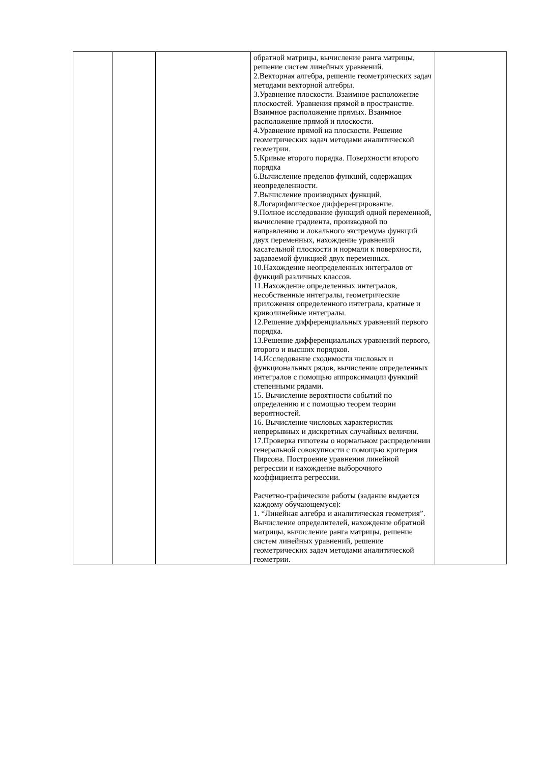| | | | обратной матрицы, вычисление ранга матрицы, решение систем линейных уравнений. 2.Векторная алгебра, решение геометрических задач методами векторной алгебры. 3.Уравнение плоскости. Взаимное расположение плоскостей. Уравнения прямой в пространстве. Взаимное расположение прямых. Взаимное расположение прямой и плоскости. 4.Уравнение прямой на плоскости. Решение геометрических задач методами аналитической геометрии. 5.Кривые второго порядка. Поверхности второго порядка 6.Вычисление пределов функций, содержащих неопределенности. 7.Вычисление производных функций. 8.Логарифмическое дифференцирование. 9.Полное исследование функций одной переменной, вычисление градиента, производной по направлению и локального экстремума функций двух переменных, нахождение уравнений касательной плоскости и нормали к поверхности, задаваемой функцией двух переменных. 10.Нахождение неопределенных интегралов от функций различных классов. 11.Нахождение определенных интегралов, несобственные интегралы, геометрические приложения определенного интеграла, кратные и криволинейные интегралы. 12.Решение дифференциальных уравнений первого порядка. 13.Решение дифференциальных уравнений первого, второго и высших порядков. 14.Исследование сходимости числовых и функциональных рядов, вычисление определенных интегралов с помощью аппроксимации функций степенными рядами. 15. Вычисление вероятности событий по определению и с помощью теорем теории вероятностей. 16. Вычисление числовых характеристик непрерывных и дискретных случайных величин. 17.Проверка гипотезы о нормальном распределении генеральной совокупности с помощью критерия Пирсона. Построение уравнения линейной регрессии и нахождение выборочного коэффициента регрессии. Расчетно-графические работы (задание выдается каждому обучающемуся): 1. “Линейная алгебра и аналитическая геометрия”. Вычисление определителей, нахождение обратной матрицы, вычисление ранга матрицы, решение систем линейных уравнений, решение геометрических задач методами аналитической геометрии. | |